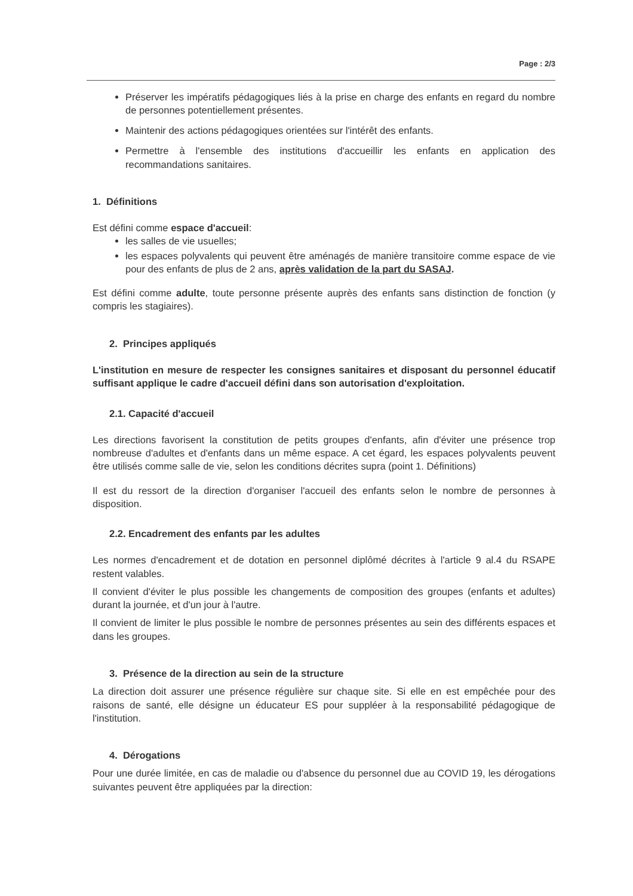Page : 2/3
Préserver les impératifs pédagogiques liés à la prise en charge des enfants en regard du nombre de personnes potentiellement présentes.
Maintenir des actions pédagogiques orientées sur l'intérêt des enfants.
Permettre à l'ensemble des institutions d'accueillir les enfants en application des recommandations sanitaires.
1. Définitions
Est défini comme espace d'accueil:
les salles de vie usuelles;
les espaces polyvalents qui peuvent être aménagés de manière transitoire comme espace de vie pour des enfants de plus de 2 ans, après validation de la part du SASAJ.
Est défini comme adulte, toute personne présente auprès des enfants sans distinction de fonction (y compris les stagiaires).
2. Principes appliqués
L'institution en mesure de respecter les consignes sanitaires et disposant du personnel éducatif suffisant applique le cadre d'accueil défini dans son autorisation d'exploitation.
2.1. Capacité d'accueil
Les directions favorisent la constitution de petits groupes d'enfants, afin d'éviter une présence trop nombreuse d'adultes et d'enfants dans un même espace. A cet égard, les espaces polyvalents peuvent être utilisés comme salle de vie, selon les conditions décrites supra (point 1. Définitions)
Il est du ressort de la direction d'organiser l'accueil des enfants selon le nombre de personnes à disposition.
2.2. Encadrement des enfants par les adultes
Les normes d'encadrement et de dotation en personnel diplômé décrites à l'article 9 al.4 du RSAPE restent valables.
Il convient d'éviter le plus possible les changements de composition des groupes (enfants et adultes) durant la journée, et d'un jour à l'autre.
Il convient de limiter le plus possible le nombre de personnes présentes au sein des différents espaces et dans les groupes.
3. Présence de la direction au sein de la structure
La direction doit assurer une présence régulière sur chaque site. Si elle en est empêchée pour des raisons de santé, elle désigne un éducateur ES pour suppléer à la responsabilité pédagogique de l'institution.
4. Dérogations
Pour une durée limitée, en cas de maladie ou d'absence du personnel due au COVID 19, les dérogations suivantes peuvent être appliquées par la direction: